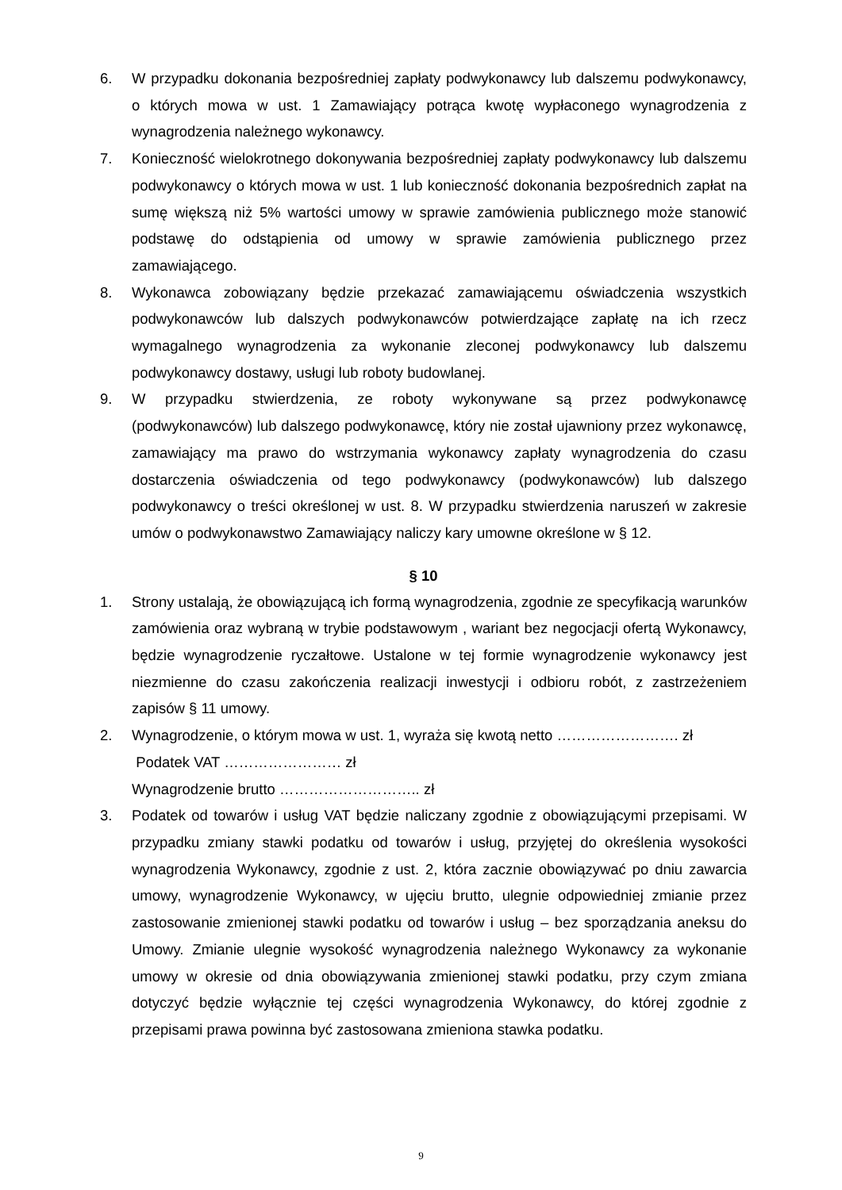6. W przypadku dokonania bezpośredniej zapłaty podwykonawcy lub dalszemu podwykonawcy, o których mowa w ust. 1 Zamawiający potrąca kwotę wypłaconego wynagrodzenia z wynagrodzenia należnego wykonawcy.
7. Konieczność wielokrotnego dokonywania bezpośredniej zapłaty podwykonawcy lub dalszemu podwykonawcy o których mowa w ust. 1 lub konieczność dokonania bezpośrednich zapłat na sumę większą niż 5% wartości umowy w sprawie zamówienia publicznego może stanowić podstawę do odstąpienia od umowy w sprawie zamówienia publicznego przez zamawiającego.
8. Wykonawca zobowiązany będzie przekazać zamawiającemu oświadczenia wszystkich podwykonawców lub dalszych podwykonawców potwierdzające zapłatę na ich rzecz wymagalnego wynagrodzenia za wykonanie zleconej podwykonawcy lub dalszemu podwykonawcy dostawy, usługi lub roboty budowlanej.
9. W przypadku stwierdzenia, ze roboty wykonywane są przez podwykonawcę (podwykonawców) lub dalszego podwykonawcę, który nie został ujawniony przez wykonawcę, zamawiający ma prawo do wstrzymania wykonawcy zapłaty wynagrodzenia do czasu dostarczenia oświadczenia od tego podwykonawcy (podwykonawców) lub dalszego podwykonawcy o treści określonej w ust. 8. W przypadku stwierdzenia naruszeń w zakresie umów o podwykonawstwo Zamawiający naliczy kary umowne określone w § 12.
§ 10
1. Strony ustalają, że obowiązującą ich formą wynagrodzenia, zgodnie ze specyfikacją warunków zamówienia oraz wybraną w trybie podstawowym , wariant bez negocjacji ofertą Wykonawcy, będzie wynagrodzenie ryczałtowe. Ustalone w tej formie wynagrodzenie wykonawcy jest niezmienne do czasu zakończenia realizacji inwestycji i odbioru robót, z zastrzeżeniem zapisów § 11 umowy.
2. Wynagrodzenie, o którym mowa w ust. 1, wyraża się kwotą netto ……………………. zł
Podatek VAT …………………… zł
Wynagrodzenie brutto ……………………….. zł
3. Podatek od towarów i usług VAT będzie naliczany zgodnie z obowiązującymi przepisami. W przypadku zmiany stawki podatku od towarów i usług, przyjętej do określenia wysokości wynagrodzenia Wykonawcy, zgodnie z ust. 2, która zacznie obowiązywać po dniu zawarcia umowy, wynagrodzenie Wykonawcy, w ujęciu brutto, ulegnie odpowiedniej zmianie przez zastosowanie zmienionej stawki podatku od towarów i usług – bez sporządzania aneksu do Umowy. Zmianie ulegnie wysokość wynagrodzenia należnego Wykonawcy za wykonanie umowy w okresie od dnia obowiązywania zmienionej stawki podatku, przy czym zmiana dotyczyć będzie wyłącznie tej części wynagrodzenia Wykonawcy, do której zgodnie z przepisami prawa powinna być zastosowana zmieniona stawka podatku.
9